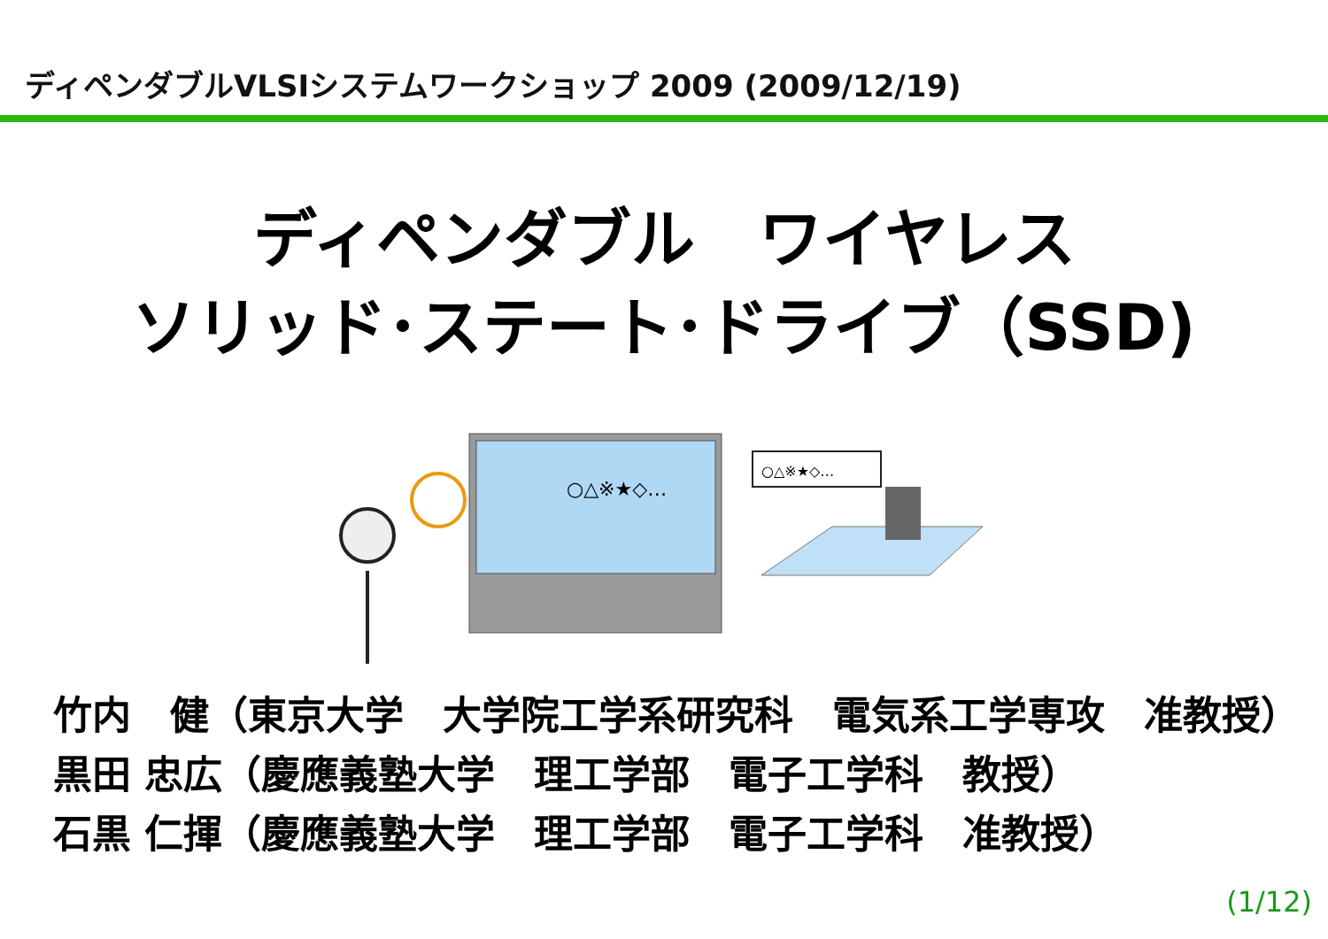ディペンダブルVLSIシステムワークショップ 2009 (2009/12/19)
ディペンダブル　ワイヤレス
ソリッド･ステート･ドライブ（SSD)
○△※★◇…
○△※★◇…
竹内　健（東京大学　大学院工学系研究科　電気系工学専攻　准教授）
黒田 忠広（慶應義塾大学　理工学部　電子工学科　教授）
石黒 仁揮（慶應義塾大学　理工学部　電子工学科　准教授）
(1/12)